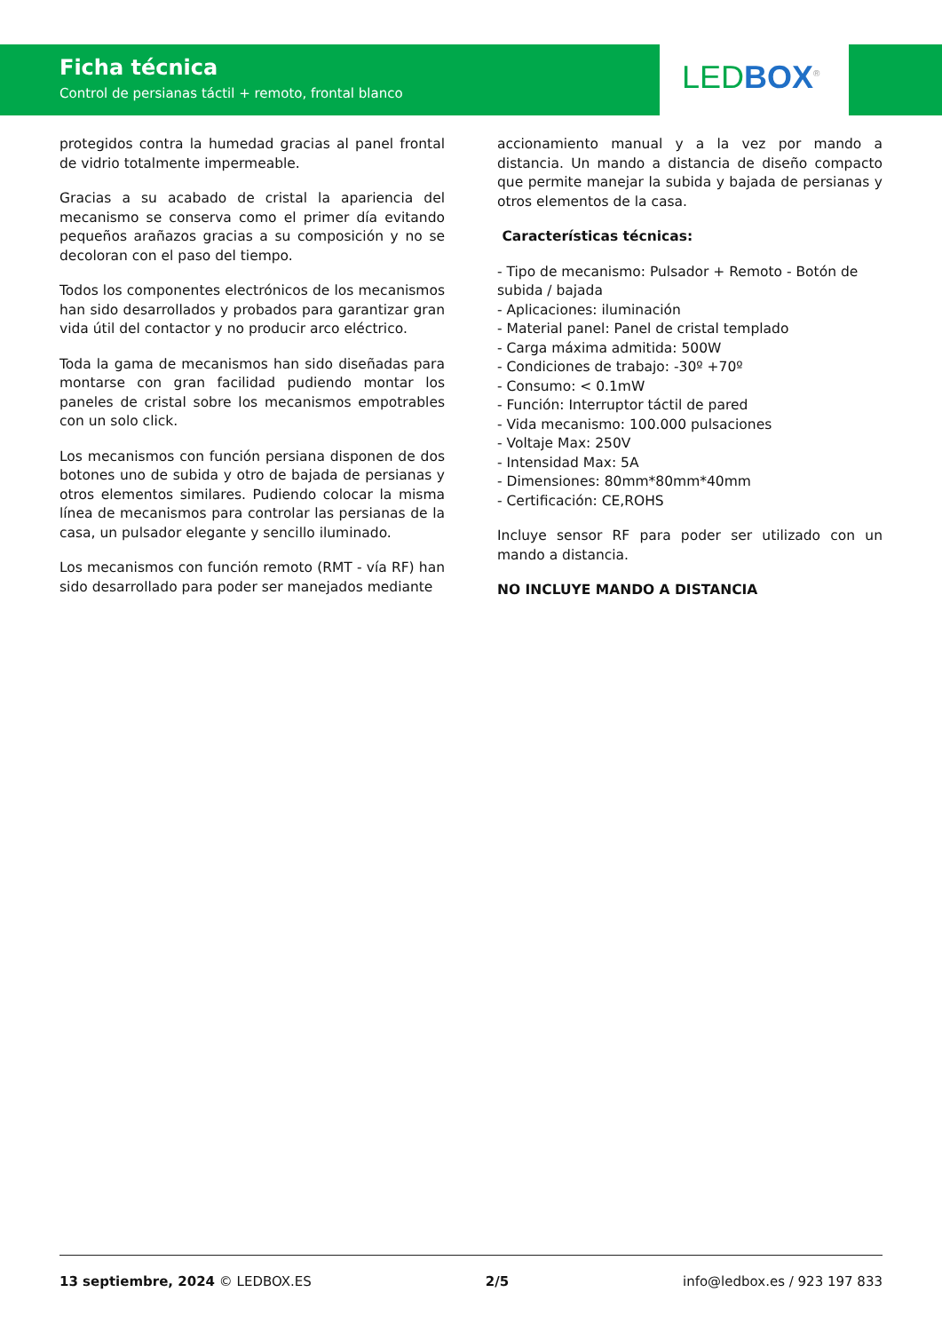Ficha técnica
Control de persianas táctil + remoto, frontal blanco
LED BOX<sup>®</sup>
protegidos contra la humedad gracias al panel frontal de vidrio totalmente impermeable.
Gracias a su acabado de cristal la apariencia del mecanismo se conserva como el primer día evitando pequeños arañazos gracias a su composición y no se decoloran con el paso del tiempo.
Todos los componentes electrónicos de los mecanismos han sido desarrollados y probados para garantizar gran vida útil del contactor y no producir arco eléctrico.
Toda la gama de mecanismos han sido diseñadas para montarse con gran facilidad pudiendo montar los paneles de cristal sobre los mecanismos empotrables con un solo click.
Los mecanismos con función persiana disponen de dos botones uno de subida y otro de bajada de persianas y otros elementos similares. Pudiendo colocar la misma línea de mecanismos para controlar las persianas de la casa, un pulsador elegante y sencillo iluminado.
Los mecanismos con función remoto (RMT - vía RF) han sido desarrollado para poder ser manejados mediante
accionamiento manual y a la vez por mando a distancia. Un mando a distancia de diseño compacto que permite manejar la subida y bajada de persianas y otros elementos de la casa.
Características técnicas:
- Tipo de mecanismo: Pulsador + Remoto - Botón de subida / bajada
- Aplicaciones: iluminación
- Material panel: Panel de cristal templado
- Carga máxima admitida: 500W
- Condiciones de trabajo: -30º +70º
- Consumo: < 0.1mW
- Función: Interruptor táctil de pared
- Vida mecanismo: 100.000 pulsaciones
- Voltaje Max: 250V
- Intensidad Max: 5A
- Dimensiones: 80mm*80mm*40mm
- Certificación: CE,ROHS
Incluye sensor RF para poder ser utilizado con un mando a distancia.
NO INCLUYE MANDO A DISTANCIA
13 septiembre, 2024 © LEDBOX.ES 2/5 info@ledbox.es / 923 197 833